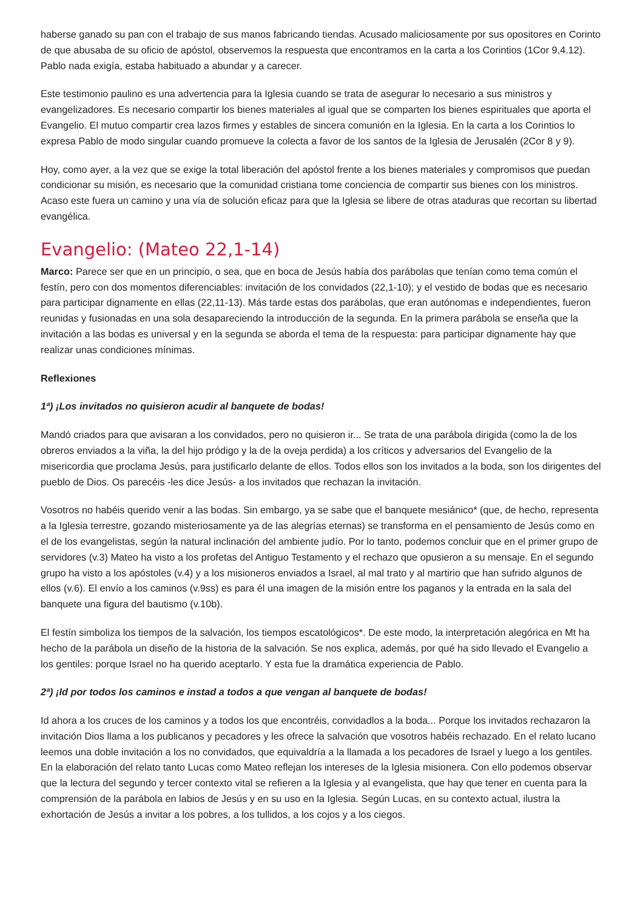haberse ganado su pan con el trabajo de sus manos fabricando tiendas. Acusado maliciosamente por sus opositores en Corinto de que abusaba de su oficio de apóstol, observemos la respuesta que encontramos en la carta a los Corintios (1Cor 9,4.12). Pablo nada exigía, estaba habituado a abundar y a carecer.
Este testimonio paulino es una advertencia para la Iglesia cuando se trata de asegurar lo necesario a sus ministros y evangelizadores. Es necesario compartir los bienes materiales al igual que se comparten los bienes espirituales que aporta el Evangelio. El mutuo compartir crea lazos firmes y estables de sincera comunión en la Iglesia. En la carta a los Corintios lo expresa Pablo de modo singular cuando promueve la colecta a favor de los santos de la Iglesia de Jerusalén (2Cor 8 y 9).
Hoy, como ayer, a la vez que se exige la total liberación del apóstol frente a los bienes materiales y compromisos que puedan condicionar su misión, es necesario que la comunidad cristiana tome conciencia de compartir sus bienes con los ministros. Acaso este fuera un camino y una vía de solución eficaz para que la Iglesia se libere de otras ataduras que recortan su libertad evangélica.
Evangelio: (Mateo 22,1-14)
Marco: Parece ser que en un principio, o sea, que en boca de Jesús había dos parábolas que tenían como tema común el festín, pero con dos momentos diferenciables: invitación de los convidados (22,1-10); y el vestido de bodas que es necesario para participar dignamente en ellas (22,11-13). Más tarde estas dos parábolas, que eran autónomas e independientes, fueron reunidas y fusionadas en una sola desapareciendo la introducción de la segunda. En la primera parábola se enseña que la invitación a las bodas es universal y en la segunda se aborda el tema de la respuesta: para participar dignamente hay que realizar unas condiciones mínimas.
Reflexiones
1ª) ¡Los invitados no quisieron acudir al banquete de bodas!
Mandó criados para que avisaran a los convidados, pero no quisieron ir... Se trata de una parábola dirigida (como la de los obreros enviados a la viña, la del hijo pródigo y la de la oveja perdida) a los críticos y adversarios del Evangelio de la misericordia que proclama Jesús, para justificarlo delante de ellos. Todos ellos son los invitados a la boda, son los dirigentes del pueblo de Dios. Os parecéis -les dice Jesús- a los invitados que rechazan la invitación.
Vosotros no habéis querido venir a las bodas. Sin embargo, ya se sabe que el banquete mesiánico* (que, de hecho, representa a la Iglesia terrestre, gozando misteriosamente ya de las alegrías eternas) se transforma en el pensamiento de Jesús como en el de los evangelistas, según la natural inclinación del ambiente judío. Por lo tanto, podemos concluir que en el primer grupo de servidores (v.3) Mateo ha visto a los profetas del Antiguo Testamento y el rechazo que opusieron a su mensaje. En el segundo grupo ha visto a los apóstoles (v.4) y a los misioneros enviados a Israel, al mal trato y al martirio que han sufrido algunos de ellos (v.6). El envío a los caminos (v.9ss) es para él una imagen de la misión entre los paganos y la entrada en la sala del banquete una figura del bautismo (v.10b).
El festín simboliza los tiempos de la salvación, los tiempos escatológicos*. De este modo, la interpretación alegórica en Mt ha hecho de la parábola un diseño de la historia de la salvación. Se nos explica, además, por qué ha sido llevado el Evangelio a los gentiles: porque Israel no ha querido aceptarlo. Y esta fue la dramática experiencia de Pablo.
2ª) ¡Id por todos los caminos e instad a todos a que vengan al banquete de bodas!
Id ahora a los cruces de los caminos y a todos los que encontréis, convidadlos a la boda... Porque los invitados rechazaron la invitación Dios llama a los publicanos y pecadores y les ofrece la salvación que vosotros habéis rechazado. En el relato lucano leemos una doble invitación a los no convidados, que equivaldría a la llamada a los pecadores de Israel y luego a los gentiles. En la elaboración del relato tanto Lucas como Mateo reflejan los intereses de la Iglesia misionera. Con ello podemos observar que la lectura del segundo y tercer contexto vital se refieren a la Iglesia y al evangelista, que hay que tener en cuenta para la comprensión de la parábola en labios de Jesús y en su uso en la Iglesia. Según Lucas, en su contexto actual, ilustra la exhortación de Jesús a invitar a los pobres, a los tullidos, a los cojos y a los ciegos.